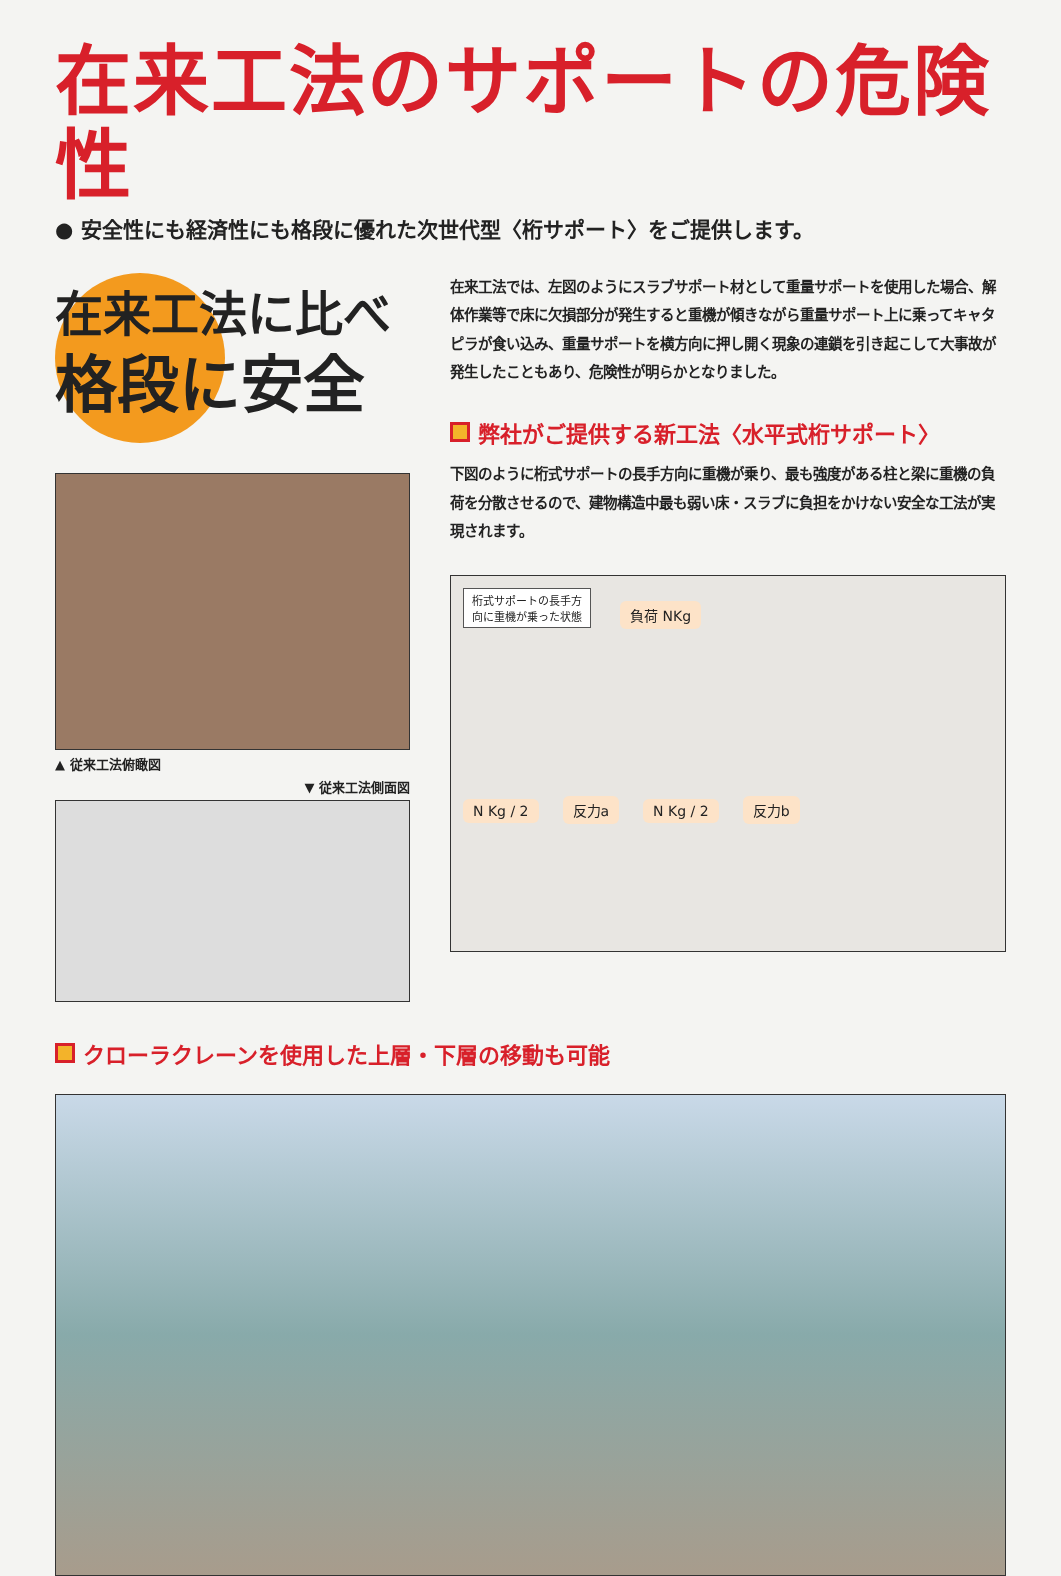在来工法のサポートの危険性
● 安全性にも経済性にも格段に優れた次世代型〈桁サポート〉をご提供します。
在来工法に比べ
格段に安全
▲ 従来工法俯瞰図
▼ 従来工法側面図
在来工法では、左図のようにスラブサポート材として重量サポートを使用した場合、解体作業等で床に欠損部分が発生すると重機が傾きながら重量サポート上に乗ってキャタピラが食い込み、重量サポートを横方向に押し開く現象の連鎖を引き起こして大事故が発生したこともあり、危険性が明らかとなりました。
弊社がご提供する新工法〈水平式桁サポート〉
下図のように桁式サポートの長手方向に重機が乗り、最も強度がある柱と梁に重機の負荷を分散させるので、建物構造中最も弱い床・スラブに負担をかけない安全な工法が実現されます。
桁式サポートの長手方
向に重機が乗った状態
負荷 NKg
N Kg / 2 反力a N Kg / 2 反力b
クローラクレーンを使用した上層・下層の移動も可能